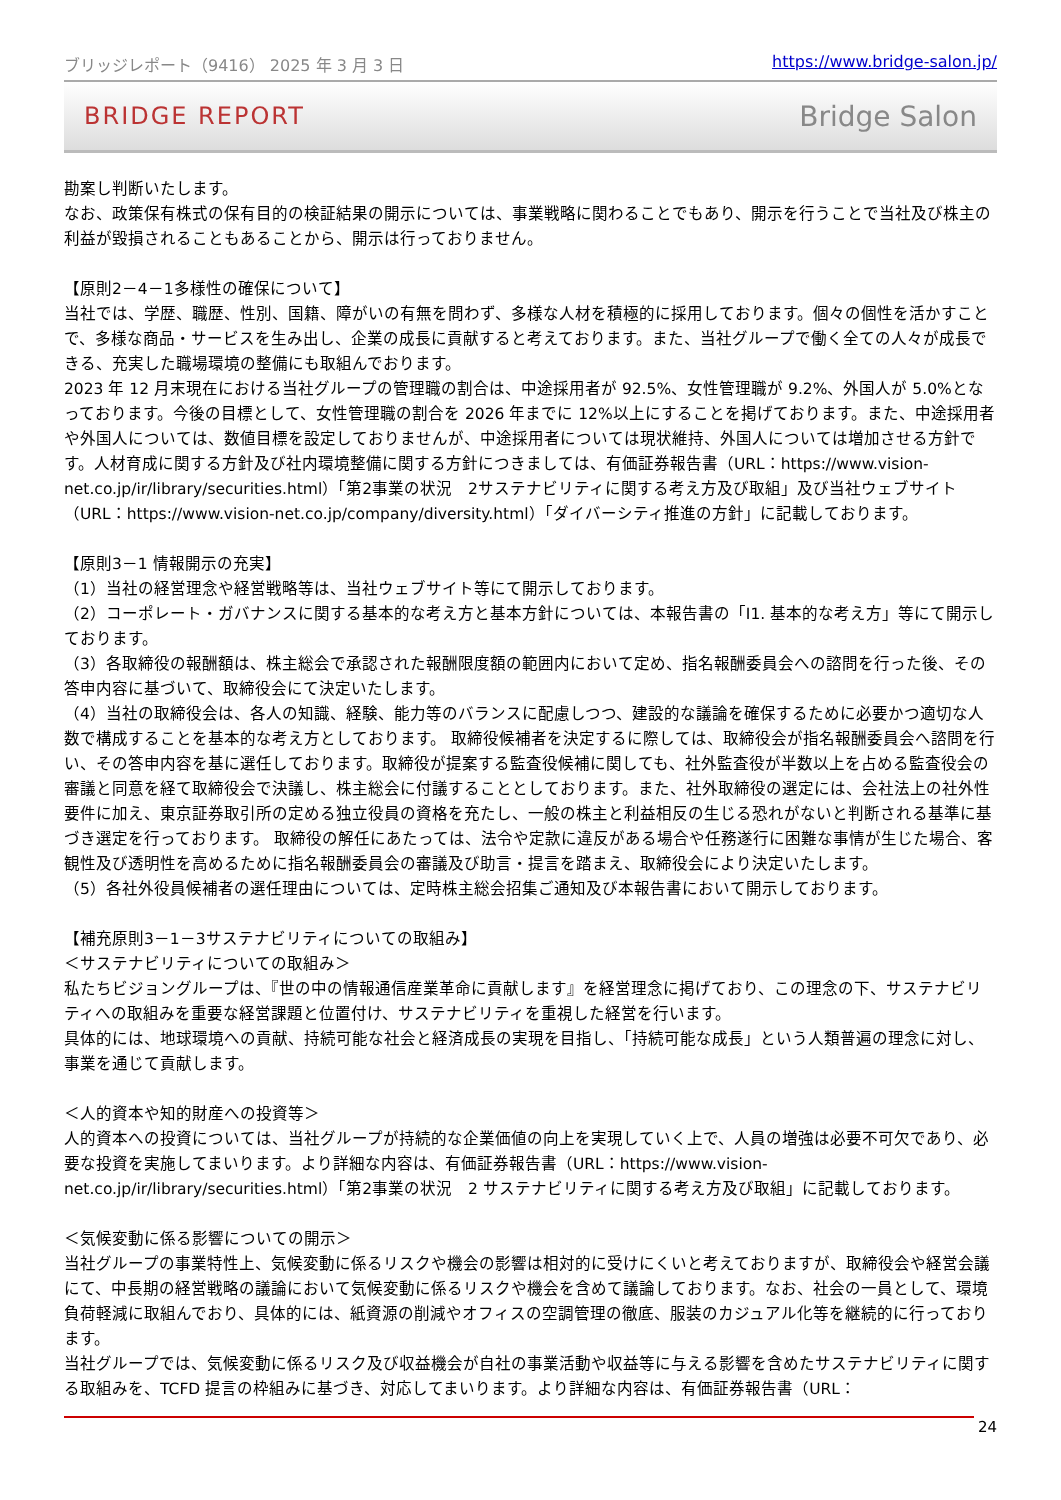ブリッジレポート（9416） 2025 年 3 月 3 日 https://www.bridge-salon.jp/
BRIDGE REPORT Bridge Salon
勘案し判断いたします。
なお、政策保有株式の保有目的の検証結果の開示については、事業戦略に関わることでもあり、開示を行うことで当社及び株主の利益が毀損されることもあることから、開示は行っておりません。
【原則2－4－1多様性の確保について】
当社では、学歴、職歴、性別、国籍、障がいの有無を問わず、多様な人材を積極的に採用しております。個々の個性を活かすことで、多様な商品・サービスを生み出し、企業の成長に貢献すると考えております。また、当社グループで働く全ての人々が成長できる、充実した職場環境の整備にも取組んでおります。
2023 年 12 月末現在における当社グループの管理職の割合は、中途採用者が 92.5%、女性管理職が 9.2%、外国人が 5.0%となっております。今後の目標として、女性管理職の割合を 2026 年までに 12%以上にすることを掲げております。また、中途採用者や外国人については、数値目標を設定しておりませんが、中途採用者については現状維持、外国人については増加させる方針です。人材育成に関する方針及び社内環境整備に関する方針につきましては、有価証券報告書（URL：https://www.vision-net.co.jp/ir/library/securities.html）「第2事業の状況　2サステナビリティに関する考え方及び取組」及び当社ウェブサイト（URL：https://www.vision-net.co.jp/company/diversity.html）「ダイバーシティ推進の方針」に記載しております。
【原則3－1 情報開示の充実】
（1）当社の経営理念や経営戦略等は、当社ウェブサイト等にて開示しております。
（2）コーポレート・ガバナンスに関する基本的な考え方と基本方針については、本報告書の「Ⅰ1. 基本的な考え方」等にて開示しております。
（3）各取締役の報酬額は、株主総会で承認された報酬限度額の範囲内において定め、指名報酬委員会への諮問を行った後、その答申内容に基づいて、取締役会にて決定いたします。
（4）当社の取締役会は、各人の知識、経験、能力等のバランスに配慮しつつ、建設的な議論を確保するために必要かつ適切な人数で構成することを基本的な考え方としております。 取締役候補者を決定するに際しては、取締役会が指名報酬委員会へ諮問を行い、その答申内容を基に選任しております。取締役が提案する監査役候補に関しても、社外監査役が半数以上を占める監査役会の審議と同意を経て取締役会で決議し、株主総会に付議することとしております。また、社外取締役の選定には、会社法上の社外性要件に加え、東京証券取引所の定める独立役員の資格を充たし、一般の株主と利益相反の生じる恐れがないと判断される基準に基づき選定を行っております。 取締役の解任にあたっては、法令や定款に違反がある場合や任務遂行に困難な事情が生じた場合、客観性及び透明性を高めるために指名報酬委員会の審議及び助言・提言を踏まえ、取締役会により決定いたします。
（5）各社外役員候補者の選任理由については、定時株主総会招集ご通知及び本報告書において開示しております。
【補充原則3－1－3サステナビリティについての取組み】
＜サステナビリティについての取組み＞
私たちビジョングループは、『世の中の情報通信産業革命に貢献します』を経営理念に掲げており、この理念の下、サステナビリティへの取組みを重要な経営課題と位置付け、サステナビリティを重視した経営を行います。
具体的には、地球環境への貢献、持続可能な社会と経済成長の実現を目指し、「持続可能な成長」という人類普遍の理念に対し、事業を通じて貢献します。
＜人的資本や知的財産への投資等＞
人的資本への投資については、当社グループが持続的な企業価値の向上を実現していく上で、人員の増強は必要不可欠であり、必要な投資を実施してまいります。より詳細な内容は、有価証券報告書（URL：https://www.vision-net.co.jp/ir/library/securities.html）「第2事業の状況　2 サステナビリティに関する考え方及び取組」に記載しております。
＜気候変動に係る影響についての開示＞
当社グループの事業特性上、気候変動に係るリスクや機会の影響は相対的に受けにくいと考えておりますが、取締役会や経営会議にて、中長期の経営戦略の議論において気候変動に係るリスクや機会を含めて議論しております。なお、社会の一員として、環境負荷軽減に取組んでおり、具体的には、紙資源の削減やオフィスの空調管理の徹底、服装のカジュアル化等を継続的に行っております。
当社グループでは、気候変動に係るリスク及び収益機会が自社の事業活動や収益等に与える影響を含めたサステナビリティに関する取組みを、TCFD 提言の枠組みに基づき、対応してまいります。より詳細な内容は、有価証券報告書（URL：
24